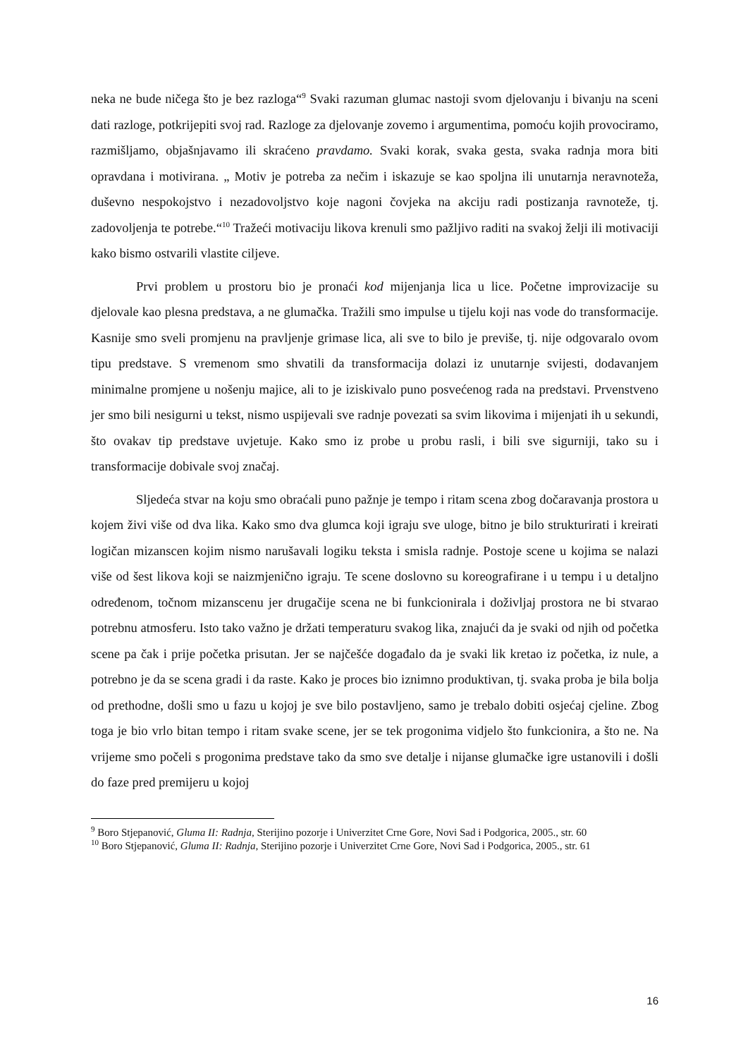neka ne bude ničega što je bez razloga“<sup>9</sup> Svaki razuman glumac nastoji svom djelovanju i bivanju na sceni dati razloge, potkrijepiti svoj rad. Razloge za djelovanje zovemo i argumentima, pomoću kojih provociramo, razmišljamo, objašnjavamo ili skraćeno pravdamo. Svaki korak, svaka gesta, svaka radnja mora biti opravdana i motivirana. „ Motiv je potreba za nečim i iskazuje se kao spoljna ili unutarnja neravnoteža, duševno nespokojstvo i nezadovoljstvo koje nagoni čovjeka na akciju radi postizanja ravnoteže, tj. zadovoljenja te potrebe.“<sup>10</sup> Tražeći motivaciju likova krenuli smo pažljivo raditi na svakoj želji ili motivaciji kako bismo ostvarili vlastite ciljeve.
Prvi problem u prostoru bio je pronaći kod mijenjanja lica u lice. Početne improvizacije su djelovale kao plesna predstava, a ne glumačka. Tražili smo impulse u tijelu koji nas vode do transformacije. Kasnije smo sveli promjenu na pravljenje grimase lica, ali sve to bilo je previše, tj. nije odgovaralo ovom tipu predstave. S vremenom smo shvatili da transformacija dolazi iz unutarnje svijesti, dodavanjem minimalne promjene u nošenju majice, ali to je iziskivalo puno posvećenog rada na predstavi. Prvenstveno jer smo bili nesigurni u tekst, nismo uspijevali sve radnje povezati sa svim likovima i mijenjati ih u sekundi, što ovakav tip predstave uvjetuje. Kako smo iz probe u probu rasli, i bili sve sigurniji, tako su i transformacije dobivale svoj značaj.
Sljedeća stvar na koju smo obraćali puno pažnje je tempo i ritam scena zbog dočaravanja prostora u kojem živi više od dva lika. Kako smo dva glumca koji igraju sve uloge, bitno je bilo strukturirati i kreirati logičan mizanscen kojim nismo narušavali logiku teksta i smisla radnje. Postoje scene u kojima se nalazi više od šest likova koji se naizmjenično igraju. Te scene doslovno su koreografirane i u tempu i u detaljno određenom, točnom mizanscenu jer drugačije scena ne bi funkcionirala i doživljaj prostora ne bi stvarao potrebnu atmosferu. Isto tako važno je držati temperaturu svakog lika, znajući da je svaki od njih od početka scene pa čak i prije početka prisutan. Jer se najčešće događalo da je svaki lik kretao iz početka, iz nule, a potrebno je da se scena gradi i da raste. Kako je proces bio iznimno produktivan, tj. svaka proba je bila bolja od prethodne, došli smo u fazu u kojoj je sve bilo postavljeno, samo je trebalo dobiti osjećaj cjeline. Zbog toga je bio vrlo bitan tempo i ritam svake scene, jer se tek progonima vidjelo što funkcionira, a što ne. Na vrijeme smo počeli s progonima predstave tako da smo sve detalje i nijanse glumačke igre ustanovili i došli do faze pred premijeru u kojoj
<sup>9</sup> Boro Stjepanović, Gluma II: Radnja, Sterijino pozorje i Univerzitet Crne Gore, Novi Sad i Podgorica, 2005., str. 60
<sup>10</sup> Boro Stjepanović, Gluma II: Radnja, Sterijino pozorje i Univerzitet Crne Gore, Novi Sad i Podgorica, 2005., str. 61
16